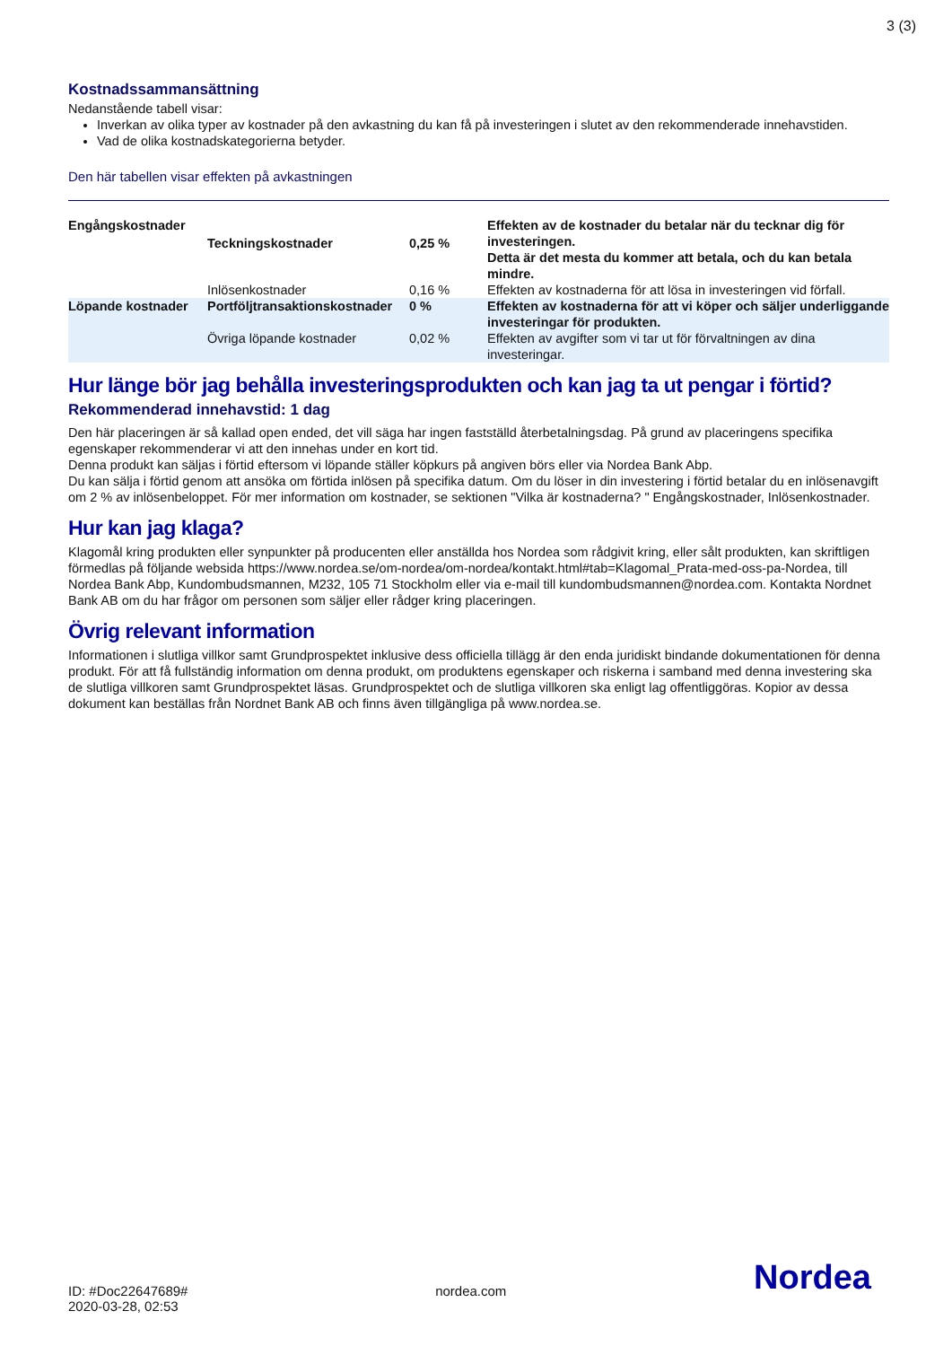3 (3)
Kostnadssammansättning
Nedanstående tabell visar:
Inverkan av olika typer av kostnader på den avkastning du kan få på investeringen i slutet av den rekommenderade innehavstiden.
Vad de olika kostnadskategorierna betyder.
Den här tabellen visar effekten på avkastningen
| Engångskostnader | Teckningskostnader | 0,25 % | Effekten av de kostnader du betalar när du tecknar dig för investeringen. Detta är det mesta du kommer att betala, och du kan betala mindre. |
| | Inlösenkostnader | 0,16 % | Effekten av kostnaderna för att lösa in investeringen vid förfall. |
| Löpande kostnader | Portföljtransaktionskostnader | 0 % | Effekten av kostnaderna för att vi köper och säljer underliggande investeringar för produkten. |
| | Övriga löpande kostnader | 0,02 % | Effekten av avgifter som vi tar ut för förvaltningen av dina investeringar. |
Hur länge bör jag behålla investeringsprodukten och kan jag ta ut pengar i förtid?
Rekommenderad innehavstid: 1 dag
Den här placeringen är så kallad open ended, det vill säga har ingen fastställd återbetalningsdag. På grund av placeringens specifika egenskaper rekommenderar vi att den innehas under en kort tid.
Denna produkt kan säljas i förtid eftersom vi löpande ställer köpkurs på angiven börs eller via Nordea Bank Abp.
Du kan sälja i förtid genom att ansöka om förtida inlösen på specifika datum. Om du löser in din investering i förtid betalar du en inlösenavgift om 2 % av inlösenbeloppet. För mer information om kostnader, se sektionen "Vilka är kostnaderna? " Engångskostnader, Inlösenkostnader.
Hur kan jag klaga?
Klagomål kring produkten eller synpunkter på producenten eller anställda hos Nordea som rådgivit kring, eller sålt produkten, kan skriftligen förmedlas på följande websida https://www.nordea.se/om-nordea/om-nordea/kontakt.html#tab=Klagomal_Prata-med-oss-pa-Nordea, till Nordea Bank Abp, Kundombudsmannen, M232, 105 71 Stockholm eller via e-mail till kundombudsmannen@nordea.com. Kontakta Nordnet Bank AB om du har frågor om personen som säljer eller rådger kring placeringen.
Övrig relevant information
Informationen i slutliga villkor samt Grundprospektet inklusive dess officiella tillägg är den enda juridiskt bindande dokumentationen för denna produkt. För att få fullständig information om denna produkt, om produktens egenskaper och riskerna i samband med denna investering ska de slutliga villkoren samt Grundprospektet läsas. Grundprospektet och de slutliga villkoren ska enligt lag offentliggöras. Kopior av dessa dokument kan beställas från Nordnet Bank AB och finns även tillgängliga på www.nordea.se.
ID: #Doc22647689#
2020-03-28, 02:53
nordea.com
Nordea